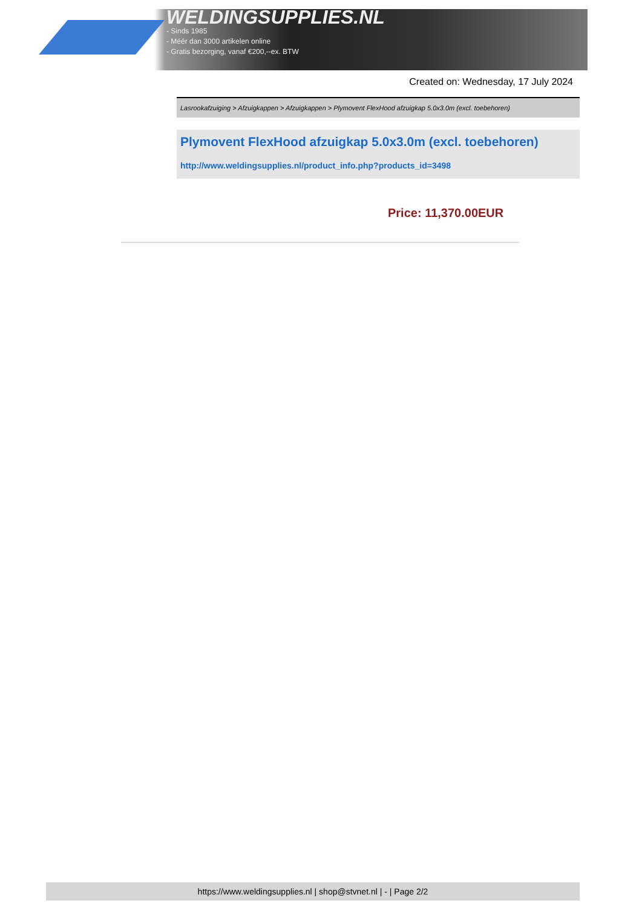WELDINGSUPPLIES.NL
- Sinds 1985
- Méér dan 3000 artikelen online
- Gratis bezorging, vanaf €200,--ex. BTW
Created on: Wednesday, 17 July 2024
Lasrookafzuiging > Afzuigkappen > Afzuigkappen > Plymovent FlexHood afzuigkap 5.0x3.0m (excl. toebehoren)
Plymovent FlexHood afzuigkap 5.0x3.0m (excl. toebehoren)
http://www.weldingsupplies.nl/product_info.php?products_id=3498
Price: 11,370.00EUR
https://www.weldingsupplies.nl | shop@stvnet.nl | - | Page 2/2